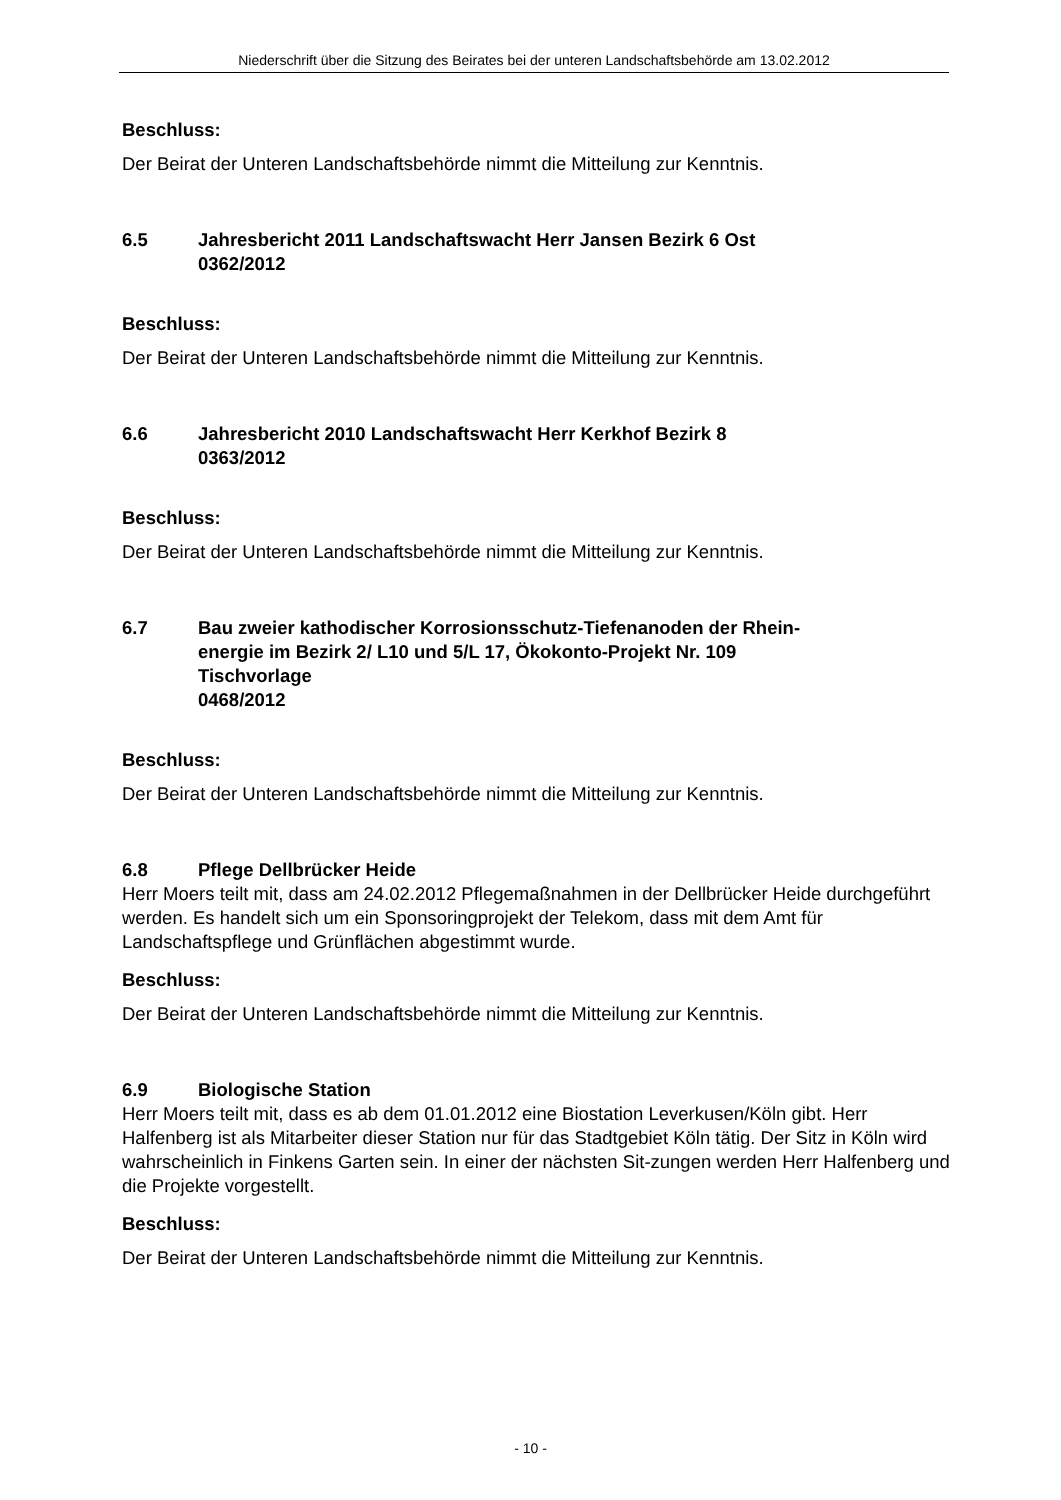Niederschrift über die Sitzung des Beirates bei der unteren Landschaftsbehörde am 13.02.2012
Beschluss:
Der Beirat der Unteren Landschaftsbehörde nimmt die Mitteilung zur Kenntnis.
6.5 Jahresbericht 2011 Landschaftswacht Herr Jansen Bezirk 6 Ost
0362/2012
Beschluss:
Der Beirat der Unteren Landschaftsbehörde nimmt die Mitteilung zur Kenntnis.
6.6 Jahresbericht 2010 Landschaftswacht Herr Kerkhof Bezirk 8
0363/2012
Beschluss:
Der Beirat der Unteren Landschaftsbehörde nimmt die Mitteilung zur Kenntnis.
6.7 Bau zweier kathodischer Korrosionsschutz-Tiefenanoden der Rhein-
energie im Bezirk 2/ L10 und 5/L 17, Ökokonto-Projekt Nr. 109
Tischvorlage
0468/2012
Beschluss:
Der Beirat der Unteren Landschaftsbehörde nimmt die Mitteilung zur Kenntnis.
6.8 Pflege Dellbrücker Heide
Herr Moers teilt mit, dass am 24.02.2012 Pflegemaßnahmen in der Dellbrücker Heide durchgeführt werden. Es handelt sich um ein Sponsoringprojekt der Telekom, dass mit dem Amt für Landschaftspflege und Grünflächen abgestimmt wurde.
Beschluss:
Der Beirat der Unteren Landschaftsbehörde nimmt die Mitteilung zur Kenntnis.
6.9 Biologische Station
Herr Moers teilt mit, dass es ab dem 01.01.2012 eine Biostation Leverkusen/Köln gibt. Herr Halfenberg ist als Mitarbeiter dieser Station nur für das Stadtgebiet Köln tätig. Der Sitz in Köln wird wahrscheinlich in Finkens Garten sein. In einer der nächsten Sit-zungen werden Herr Halfenberg und die Projekte vorgestellt.
Beschluss:
Der Beirat der Unteren Landschaftsbehörde nimmt die Mitteilung zur Kenntnis.
- 10 -